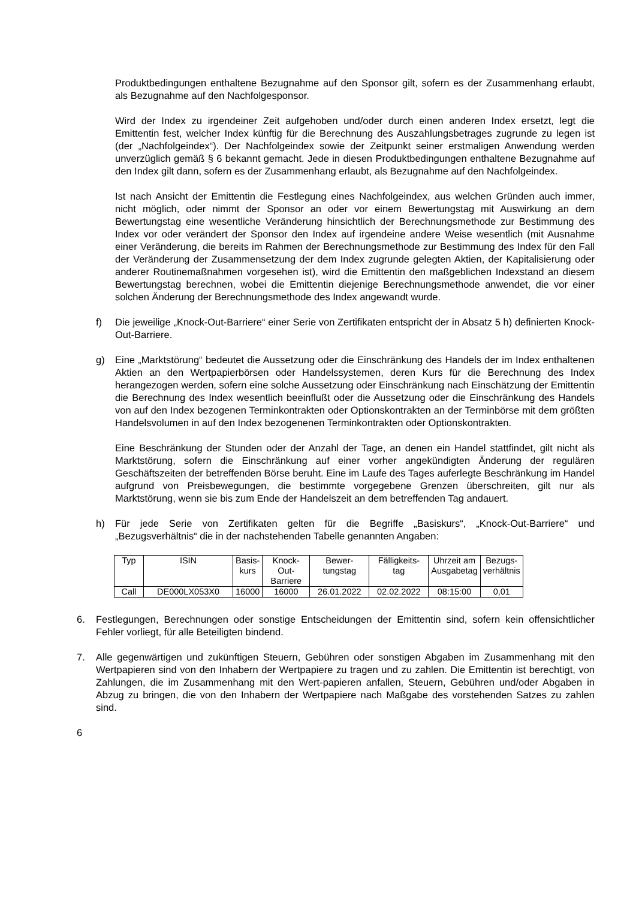Produktbedingungen enthaltene Bezugnahme auf den Sponsor gilt, sofern es der Zusammenhang erlaubt, als Bezugnahme auf den Nachfolgesponsor.
Wird der Index zu irgendeiner Zeit aufgehoben und/oder durch einen anderen Index ersetzt, legt die Emittentin fest, welcher Index künftig für die Berechnung des Auszahlungsbetrages zugrunde zu legen ist (der „Nachfolgeindex“). Der Nachfolgeindex sowie der Zeitpunkt seiner erstmaligen Anwendung werden unverzüglich gemäß § 6 bekannt gemacht. Jede in diesen Produktbedingungen enthaltene Bezugnahme auf den Index gilt dann, sofern es der Zusammenhang erlaubt, als Bezugnahme auf den Nachfolgeindex.
Ist nach Ansicht der Emittentin die Festlegung eines Nachfolgeindex, aus welchen Gründen auch immer, nicht möglich, oder nimmt der Sponsor an oder vor einem Bewertungstag mit Auswirkung an dem Bewertungstag eine wesentliche Veränderung hinsichtlich der Berechnungsmethode zur Bestimmung des Index vor oder verändert der Sponsor den Index auf irgendeine andere Weise wesentlich (mit Ausnahme einer Veränderung, die bereits im Rahmen der Berechnungsmethode zur Bestimmung des Index für den Fall der Veränderung der Zusammensetzung der dem Index zugrunde gelegten Aktien, der Kapitalisierung oder anderer Routinemaßnahmen vorgesehen ist), wird die Emittentin den maßgeblichen Indexstand an diesem Bewertungstag berechnen, wobei die Emittentin diejenige Berechnungsmethode anwendet, die vor einer solchen Änderung der Berechnungsmethode des Index angewandt wurde.
f) Die jeweilige „Knock-Out-Barriere“ einer Serie von Zertifikaten entspricht der in Absatz 5 h) definierten Knock-Out-Barriere.
g) Eine „Marktstörung“ bedeutet die Aussetzung oder die Einschränkung des Handels der im Index enthaltenen Aktien an den Wertpapierbörsen oder Handelssystemen, deren Kurs für die Berechnung des Index herangezogen werden, sofern eine solche Aussetzung oder Einschränkung nach Einschätzung der Emittentin die Berechnung des Index wesentlich beeinflußt oder die Aussetzung oder die Einschränkung des Handels von auf den Index bezogenen Terminkontrakten oder Optionskontrakten an der Terminbörse mit dem größten Handelsvolumen in auf den Index bezogenenen Terminkontrakten oder Optionskontrakten.
Eine Beschränkung der Stunden oder der Anzahl der Tage, an denen ein Handel stattfindet, gilt nicht als Marktstörung, sofern die Einschränkung auf einer vorher angekündigten Änderung der regulären Geschäftszeiten der betreffenden Börse beruht. Eine im Laufe des Tages auferlegte Beschränkung im Handel aufgrund von Preisbewegungen, die bestimmte vorgegebene Grenzen überschreiten, gilt nur als Marktstörung, wenn sie bis zum Ende der Handelszeit an dem betreffenden Tag andauert.
h) Für jede Serie von Zertifikaten gelten für die Begriffe „Basiskurs“, „Knock-Out-Barriere“ und „Bezugsverhältnis“ die in der nachstehenden Tabelle genannten Angaben:
| Typ | ISIN | Basis- kurs | Knock- Out- Barriere | Bewer- tungstag | Fälligkeits- tag | Uhrzeit am Ausgabetag | Bezugs- verhältnis |
| --- | --- | --- | --- | --- | --- | --- | --- |
| Call | DE000LX053X0 | 16000 | 16000 | 26.01.2022 | 02.02.2022 | 08:15:00 | 0,01 |
6. Festlegungen, Berechnungen oder sonstige Entscheidungen der Emittentin sind, sofern kein offensichtlicher Fehler vorliegt, für alle Beteiligten bindend.
7. Alle gegenwärtigen und zukünftigen Steuern, Gebühren oder sonstigen Abgaben im Zusammenhang mit den Wertpapieren sind von den Inhabern der Wertpapiere zu tragen und zu zahlen. Die Emittentin ist berechtigt, von Zahlungen, die im Zusammenhang mit den Wert-papieren anfallen, Steuern, Gebühren und/oder Abgaben in Abzug zu bringen, die von den Inhabern der Wertpapiere nach Maßgabe des vorstehenden Satzes zu zahlen sind.
6